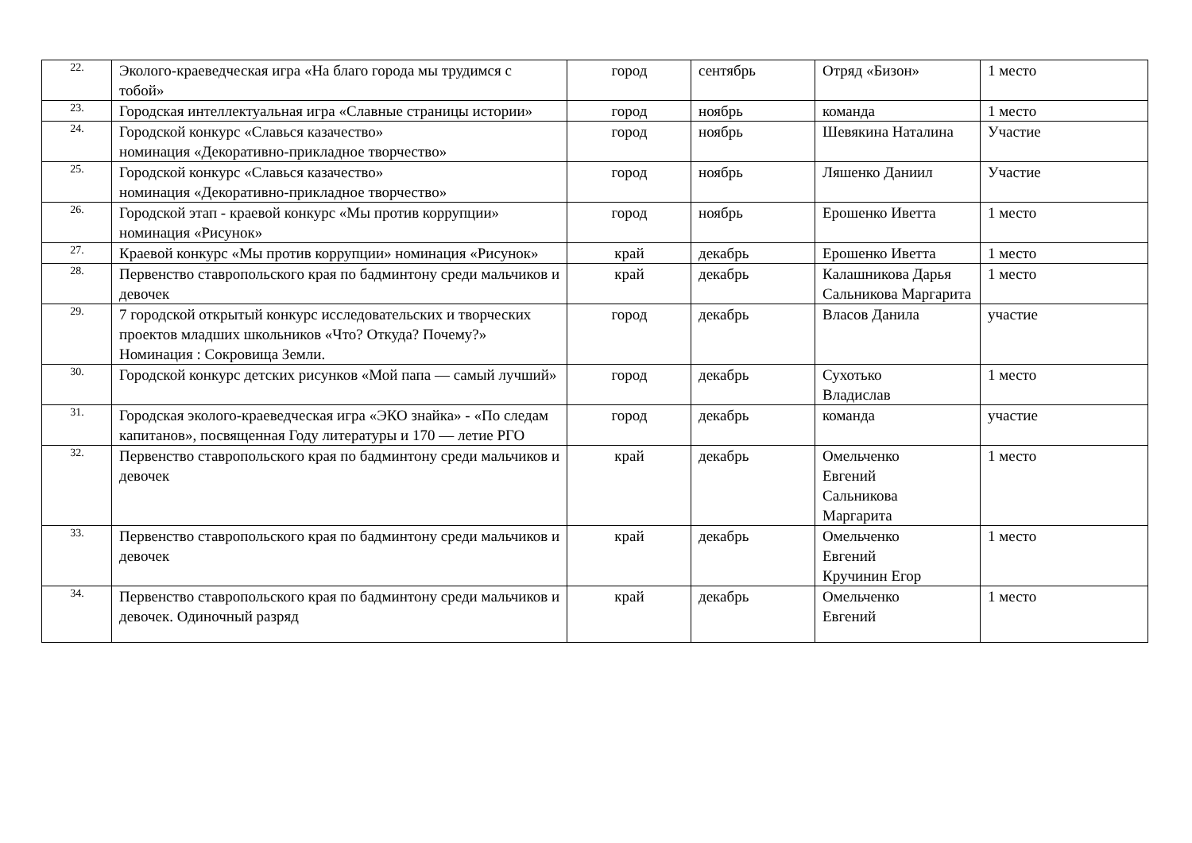| 22. | Эколого-краеведческая игра «На благо города мы трудимся с тобой» | город | сентябрь | Отряд «Бизон» | 1 место |
| 23. | Городская интеллектуальная игра «Славные страницы истории» | город | ноябрь | команда | 1 место |
| 24. | Городской конкурс «Славься казачество» номинация «Декоративно-прикладное творчество» | город | ноябрь | Шевякина Наталина | Участие |
| 25. | Городской конкурс «Славься казачество» номинация «Декоративно-прикладное творчество» | город | ноябрь | Ляшенко Даниил | Участие |
| 26. | Городской этап - краевой конкурс «Мы против коррупции» номинация «Рисунок» | город | ноябрь | Ерошенко Иветта | 1 место |
| 27. | Краевой конкурс «Мы против коррупции» номинация «Рисунок» | край | декабрь | Ерошенко Иветта | 1 место |
| 28. | Первенство ставропольского края по бадминтону среди мальчиков и девочек | край | декабрь | Калашникова Дарья Сальникова Маргарита | 1 место |
| 29. | 7 городской открытый конкурс исследовательских и творческих проектов младших школьников «Что? Откуда? Почему?» Номинация : Сокровища Земли. | город | декабрь | Власов Данила | участие |
| 30. | Городской конкурс детских рисунков «Мой папа — самый лучший» | город | декабрь | Сухотько Владислав | 1 место |
| 31. | Городская эколого-краеведческая игра «ЭКО знайка» - «По следам капитанов», посвященная Году литературы и 170 — летие РГО | город | декабрь | команда | участие |
| 32. | Первенство ставропольского края по бадминтону среди мальчиков и девочек | край | декабрь | Омельченко Евгений Сальникова Маргарита | 1 место |
| 33. | Первенство ставропольского края по бадминтону среди мальчиков и девочек | край | декабрь | Омельченко Евгений Кручинин Егор | 1 место |
| 34. | Первенство ставропольского края по бадминтону среди мальчиков и девочек. Одиночный разряд | край | декабрь | Омельченко Евгений | 1 место |